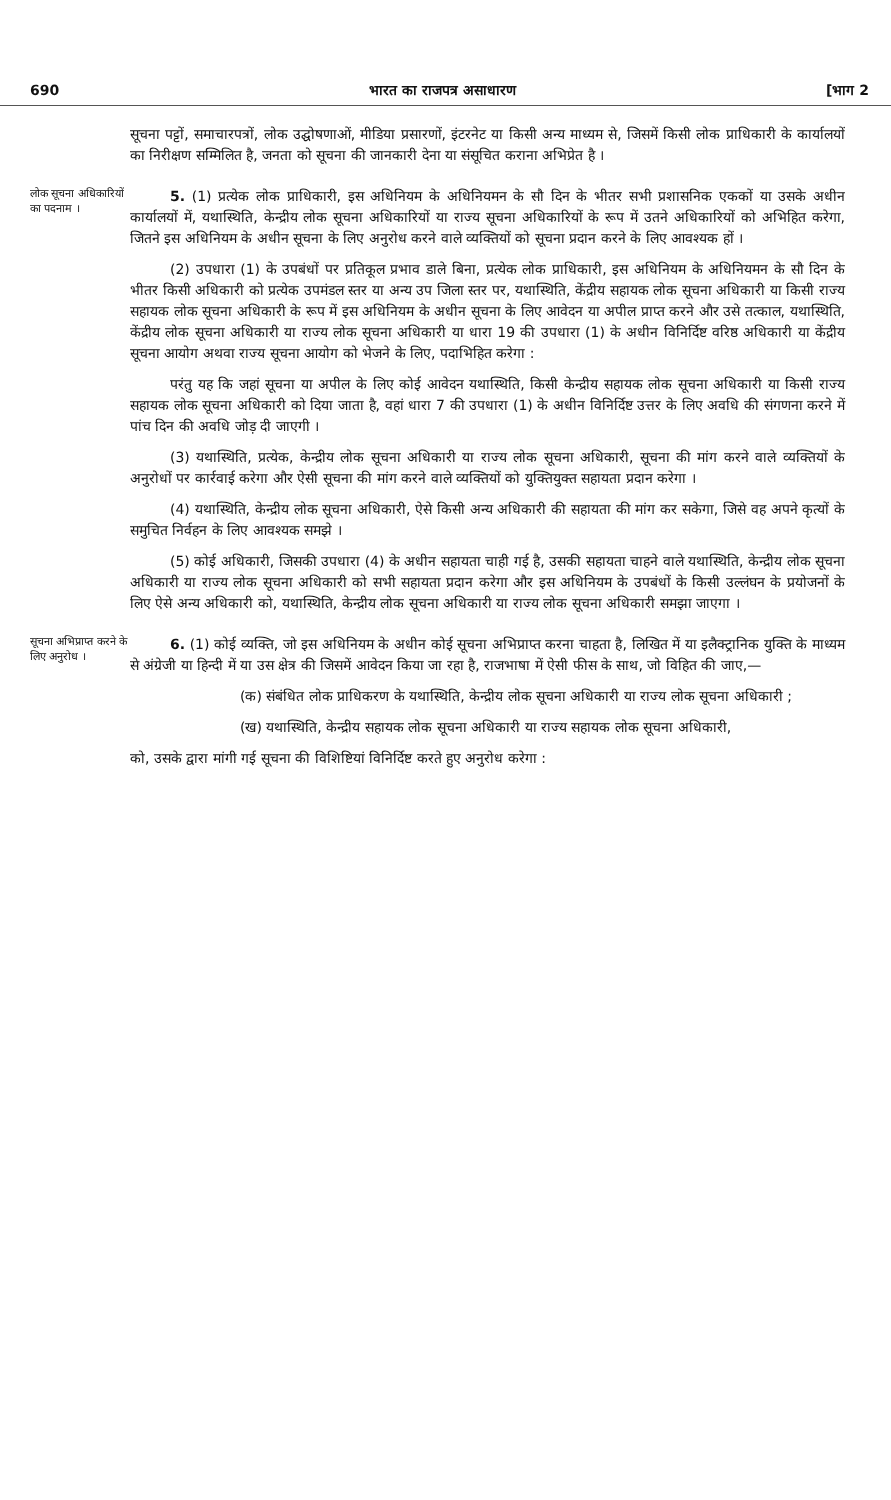690 भारत का राजपत्र असाधारण [भाग 2
सूचना पट्टों, समाचारपत्रों, लोक उद्घोषणाओं, मीडिया प्रसारणों, इंटरनेट या किसी अन्य माध्यम से, जिसमें किसी लोक प्राधिकारी के कार्यालयों का निरीक्षण सम्मिलित है, जनता को सूचना की जानकारी देना या संसूचित कराना अभिप्रेत है ।
लोक सूचना अधिकारियों का पदनाम ।
5. (1) प्रत्येक लोक प्राधिकारी, इस अधिनियम के अधिनियमन के सौ दिन के भीतर सभी प्रशासनिक एककों या उसके अधीन कार्यालयों में, यथास्थिति, केन्द्रीय लोक सूचना अधिकारियों या राज्य सूचना अधिकारियों के रूप में उतने अधिकारियों को अभिहित करेगा, जितने इस अधिनियम के अधीन सूचना के लिए अनुरोध करने वाले व्यक्तियों को सूचना प्रदान करने के लिए आवश्यक हों ।
(2) उपधारा (1) के उपबंधों पर प्रतिकूल प्रभाव डाले बिना, प्रत्येक लोक प्राधिकारी, इस अधिनियम के अधिनियमन के सौ दिन के भीतर किसी अधिकारी को प्रत्येक उपमंडल स्तर या अन्य उप जिला स्तर पर, यथास्थिति, केंद्रीय सहायक लोक सूचना अधिकारी या किसी राज्य सहायक लोक सूचना अधिकारी के रूप में इस अधिनियम के अधीन सूचना के लिए आवेदन या अपील प्राप्त करने और उसे तत्काल, यथास्थिति, केंद्रीय लोक सूचना अधिकारी या राज्य लोक सूचना अधिकारी या धारा 19 की उपधारा (1) के अधीन विनिर्दिष्ट वरिष्ठ अधिकारी या केंद्रीय सूचना आयोग अथवा राज्य सूचना आयोग को भेजने के लिए, पदाभिहित करेगा :
परंतु यह कि जहां सूचना या अपील के लिए कोई आवेदन यथास्थिति, किसी केन्द्रीय सहायक लोक सूचना अधिकारी या किसी राज्य सहायक लोक सूचना अधिकारी को दिया जाता है, वहां धारा 7 की उपधारा (1) के अधीन विनिर्दिष्ट उत्तर के लिए अवधि की संगणना करने में पांच दिन की अवधि जोड़ दी जाएगी ।
(3) यथास्थिति, प्रत्येक, केन्द्रीय लोक सूचना अधिकारी या राज्य लोक सूचना अधिकारी, सूचना की मांग करने वाले व्यक्तियों के अनुरोधों पर कार्रवाई करेगा और ऐसी सूचना की मांग करने वाले व्यक्तियों को युक्तियुक्त सहायता प्रदान करेगा ।
(4) यथास्थिति, केन्द्रीय लोक सूचना अधिकारी, ऐसे किसी अन्य अधिकारी की सहायता की मांग कर सकेगा, जिसे वह अपने कृत्यों के समुचित निर्वहन के लिए आवश्यक समझे ।
(5) कोई अधिकारी, जिसकी उपधारा (4) के अधीन सहायता चाही गई है, उसकी सहायता चाहने वाले यथास्थिति, केन्द्रीय लोक सूचना अधिकारी या राज्य लोक सूचना अधिकारी को सभी सहायता प्रदान करेगा और इस अधिनियम के उपबंधों के किसी उल्लंघन के प्रयोजनों के लिए ऐसे अन्य अधिकारी को, यथास्थिति, केन्द्रीय लोक सूचना अधिकारी या राज्य लोक सूचना अधिकारी समझा जाएगा ।
सूचना अभिप्राप्त करने के लिए अनुरोध ।
6. (1) कोई व्यक्ति, जो इस अधिनियम के अधीन कोई सूचना अभिप्राप्त करना चाहता है, लिखित में या इलैक्ट्रानिक युक्ति के माध्यम से अंग्रेजी या हिन्दी में या उस क्षेत्र की जिसमें आवेदन किया जा रहा है, राजभाषा में ऐसी फीस के साथ, जो विहित की जाए,—
(क) संबंधित लोक प्राधिकरण के यथास्थिति, केन्द्रीय लोक सूचना अधिकारी या राज्य लोक सूचना अधिकारी ;
(ख) यथास्थिति, केन्द्रीय सहायक लोक सूचना अधिकारी या राज्य सहायक लोक सूचना अधिकारी,
को, उसके द्वारा मांगी गई सूचना की विशिष्टियां विनिर्दिष्ट करते हुए अनुरोध करेगा :